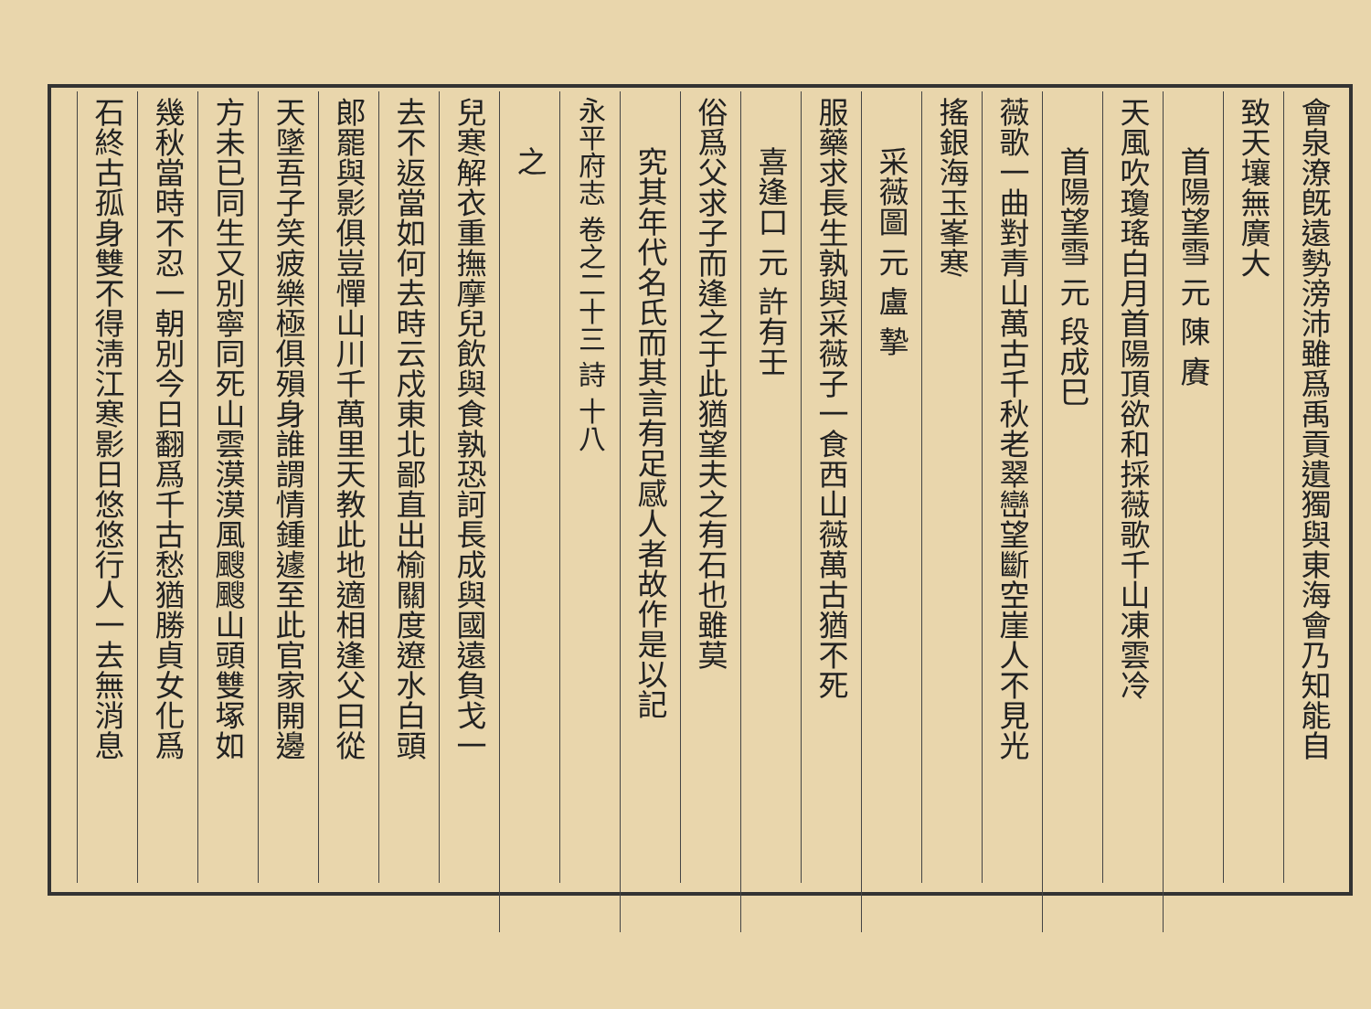會泉潦旣遠勢滂沛雖爲禹貢遺獨與東海會乃知能自
致天壤無廣大
首陽望雪 元 陳 賡
天風吹瓊瑤白月首陽頂欲和採薇歌千山凍雲冷
首陽望雪 元 段成巳
薇歌一曲對青山萬古千秋老翠巒望斷空崖人不見光
搖銀海玉峯寒
采薇圖 元 盧 摯
服藥求長生孰與采薇子一食西山薇萬古猶不死
喜逢口 元 許有壬
俗爲父求子而逢之于此猶望夫之有石也雖莫
究其年代名氏而其言有足感人者故作是以記
永平府志 卷之二十三 詩 十八
之
兒寒解衣重撫摩兒飲與食孰恐訶長成與國遠負戈一
去不返當如何去時云戍東北鄙直出榆關度遼水白頭
郎罷與影俱豈憚山川千萬里天教此地適相逢父曰從
天墜吾子笑疲樂極俱殞身誰謂情鍾遽至此官家開邊
方未已同生又別寧同死山雲漠漠風颼颼山頭雙塚如
幾秋當時不忍一朝別今日翻爲千古愁猶勝貞女化爲
石終古孤身雙不得淸江寒影日悠悠行人一去無消息